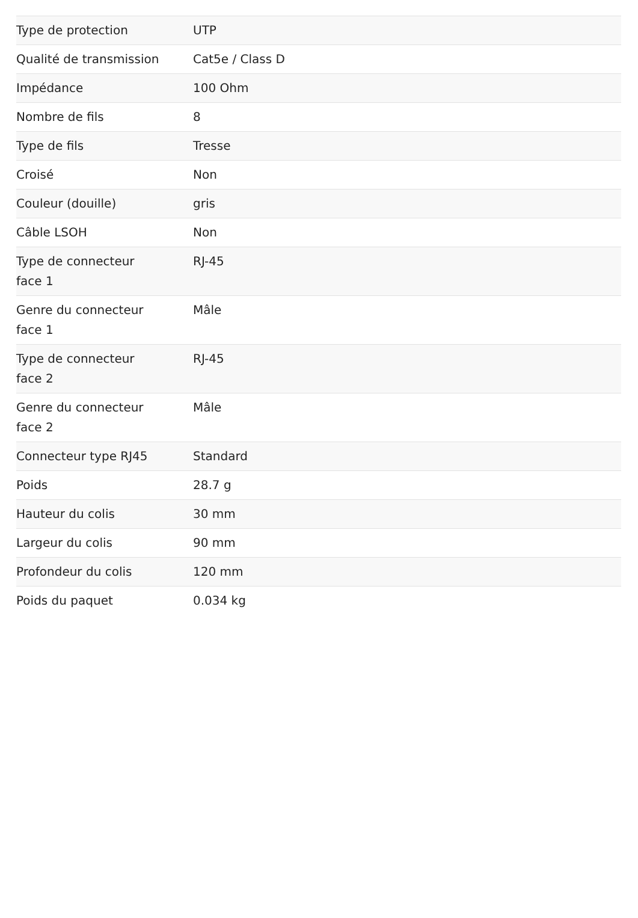| Type de protection | UTP |
| Qualité de transmission | Cat5e / Class D |
| Impédance | 100 Ohm |
| Nombre de fils | 8 |
| Type de fils | Tresse |
| Croisé | Non |
| Couleur (douille) | gris |
| Câble LSOH | Non |
| Type de connecteur face 1 | RJ-45 |
| Genre du connecteur face 1 | Mâle |
| Type de connecteur face 2 | RJ-45 |
| Genre du connecteur face 2 | Mâle |
| Connecteur type RJ45 | Standard |
| Poids | 28.7 g |
| Hauteur du colis | 30 mm |
| Largeur du colis | 90 mm |
| Profondeur du colis | 120 mm |
| Poids du paquet | 0.034 kg |